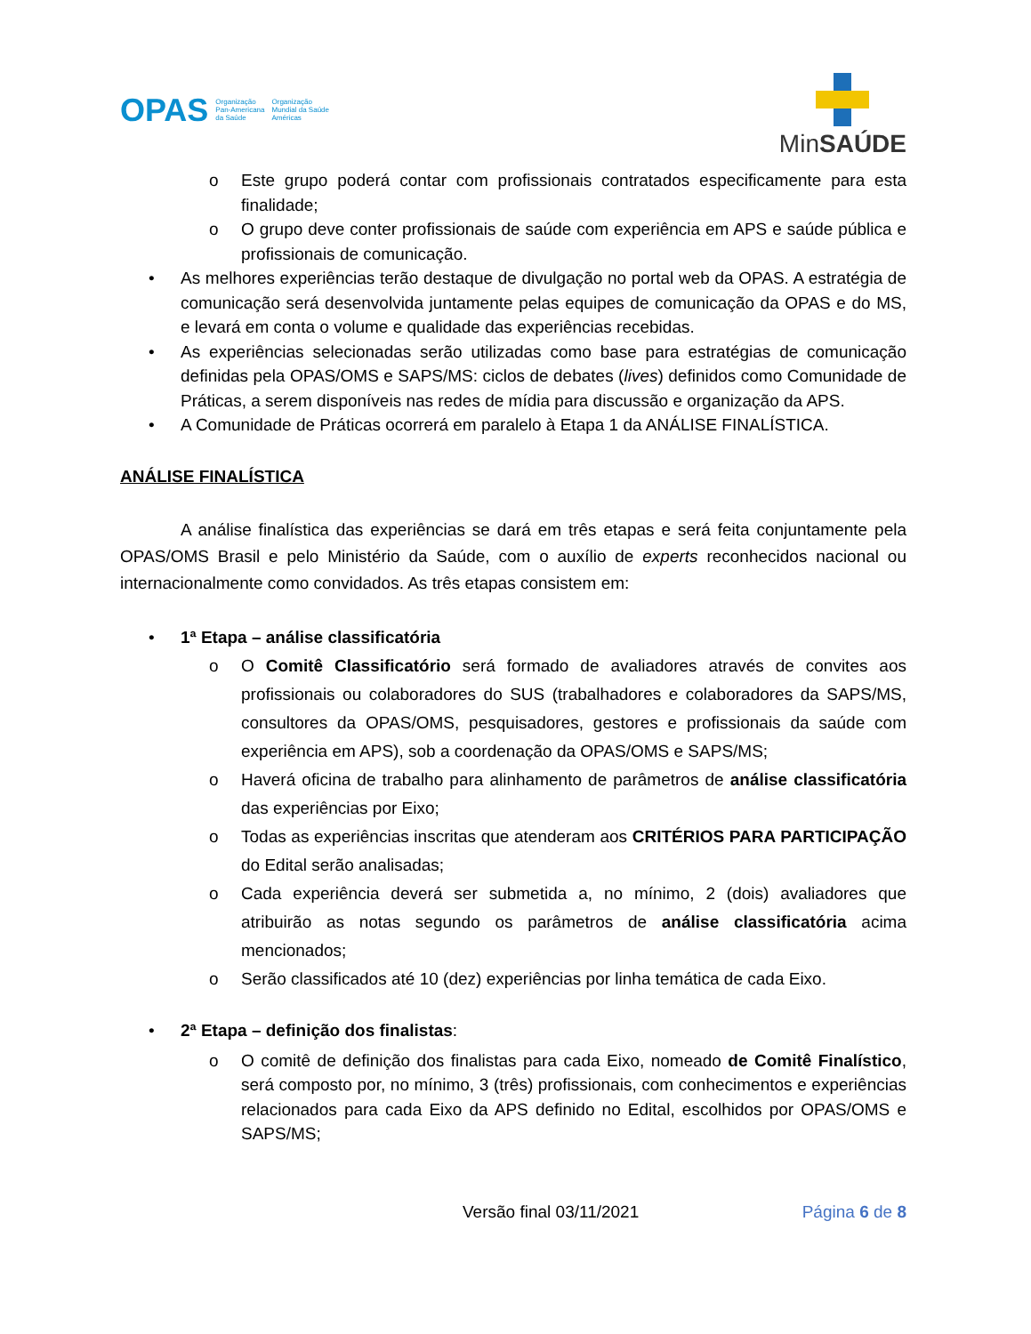OPAS Organização
Pan-Americana
da Saúde Organização
Mundial da Saúde
Américas
MinSAÚDE
o
Este grupo poderá contar com profissionais contratados especificamente para esta finalidade;
o
O grupo deve conter profissionais de saúde com experiência em APS e saúde pública e profissionais de comunicação.
•
As melhores experiências terão destaque de divulgação no portal web da OPAS. A estratégia de comunicação será desenvolvida juntamente pelas equipes de comunicação da OPAS e do MS, e levará em conta o volume e qualidade das experiências recebidas.
•
As experiências selecionadas serão utilizadas como base para estratégias de comunicação definidas pela OPAS/OMS e SAPS/MS: ciclos de debates (lives) definidos como Comunidade de Práticas, a serem disponíveis nas redes de mídia para discussão e organização da APS.
•
A Comunidade de Práticas ocorrerá em paralelo à Etapa 1 da ANÁLISE FINALÍSTICA.
ANÁLISE FINALÍSTICA
A análise finalística das experiências se dará em três etapas e será feita conjuntamente pela OPAS/OMS Brasil e pelo Ministério da Saúde, com o auxílio de experts reconhecidos nacional ou internacionalmente como convidados. As três etapas consistem em:
•
1ª Etapa – análise classificatória
o
O Comitê Classificatório será formado de avaliadores através de convites aos profissionais ou colaboradores do SUS (trabalhadores e colaboradores da SAPS/MS, consultores da OPAS/OMS, pesquisadores, gestores e profissionais da saúde com experiência em APS), sob a coordenação da OPAS/OMS e SAPS/MS;
o
Haverá oficina de trabalho para alinhamento de parâmetros de análise classificatória das experiências por Eixo;
o
Todas as experiências inscritas que atenderam aos CRITÉRIOS PARA PARTICIPAÇÃO do Edital serão analisadas;
o
Cada experiência deverá ser submetida a, no mínimo, 2 (dois) avaliadores que atribuirão as notas segundo os parâmetros de análise classificatória acima mencionados;
o
Serão classificados até 10 (dez) experiências por linha temática de cada Eixo.
•
2ª Etapa – definição dos finalistas:
o
O comitê de definição dos finalistas para cada Eixo, nomeado de Comitê Finalístico, será composto por, no mínimo, 3 (três) profissionais, com conhecimentos e experiências relacionados para cada Eixo da APS definido no Edital, escolhidos por OPAS/OMS e SAPS/MS;
Versão final 03/11/2021 Página 6 de 8